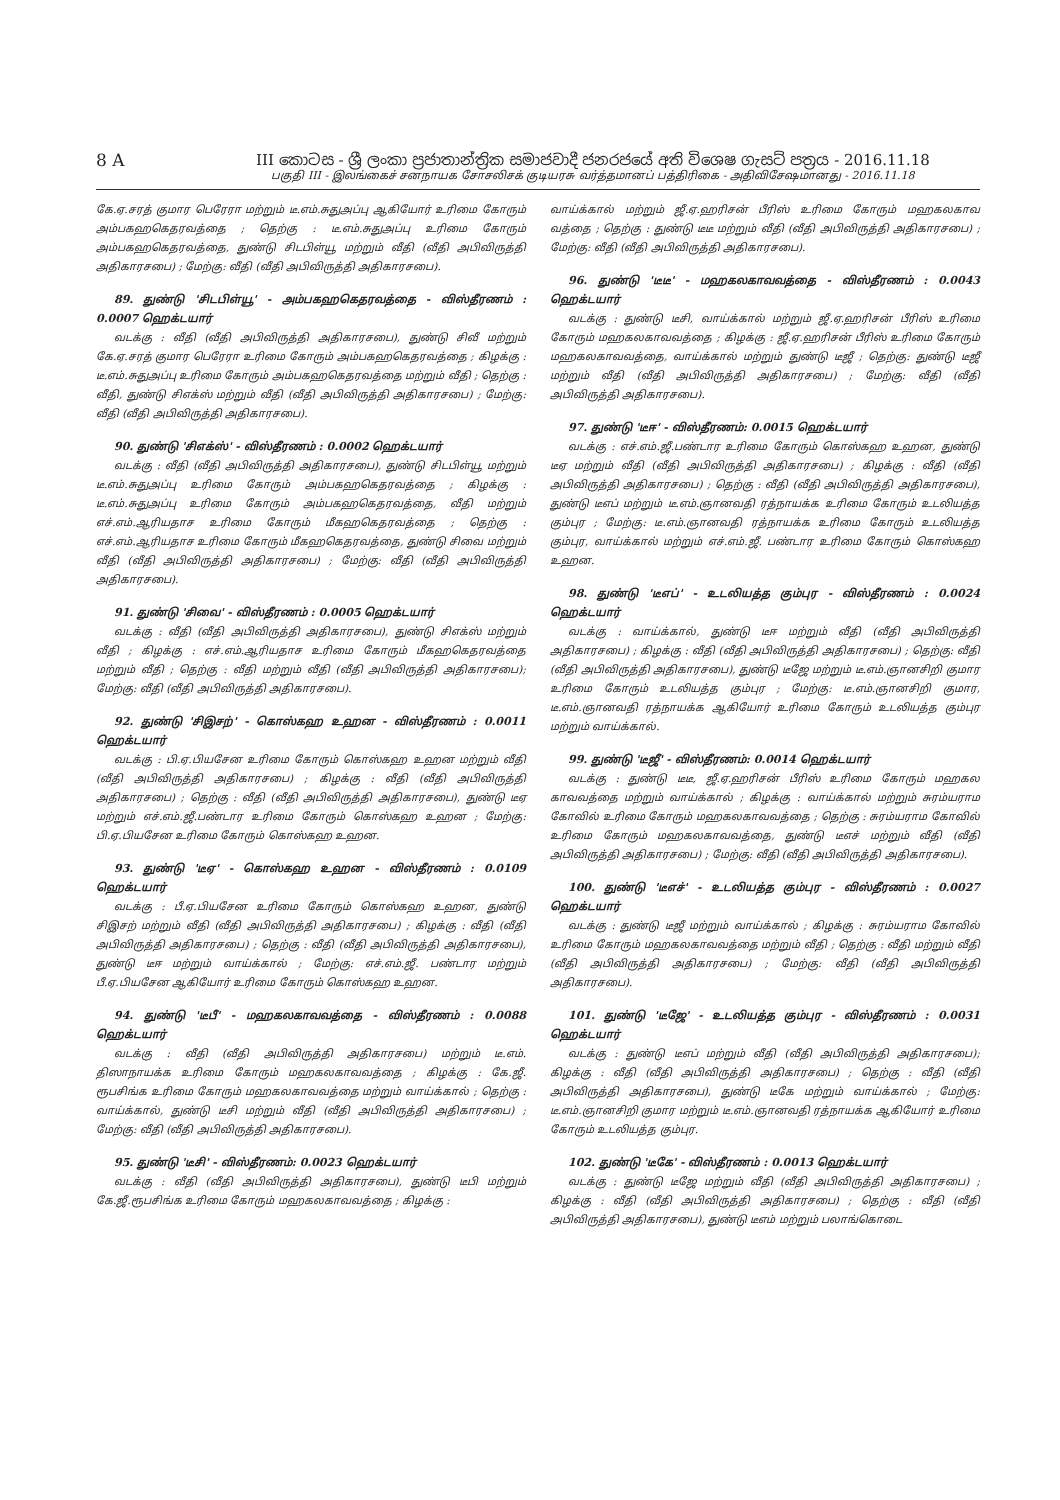8 A III කොටස - ශ්‍රී ලංකා ප්‍රජාතාන්ත්‍රික සමාජවාදී ජනරජයේ අති විශෙෂ ගැසට් පත්‍රය - 2016.11.18
பகுதி III - இலங்கைச் சனநாயக சோசலிசக் குடியரசு வர்த்தமானப் பத்திரிகை - அதிவிசேஷமானது - 2016.11.18
கே.ஏ.சரத் குமார பெரேரா மற்றும் டீ.எம்.சுதுஅப்பு ஆகியோர் உரிமை கோரும் அம்பகஹகெதரவத்தை ; தெற்கு : டீ.எம்.சுதுஅப்பு உரிமை கோரும் அம்பகஹகெதரவத்தை, துண்டு சிடபிள்யூ மற்றும் வீதி (வீதி அபிவிருத்தி அதிகாரசபை) ; மேற்கு: வீதி (வீதி அபிவிருத்தி அதிகாரசபை).
89. துண்டு 'சிடபிள்யூ' - அம்பகஹகெதரவத்தை - விஸ்தீரணம் : 0.0007 ஹெக்டயார்
வடக்கு : வீதி (வீதி அபிவிருத்தி அதிகாரசபை), துண்டு சிவீ மற்றும் கே.ஏ.சரத் குமார பெரேரா உரிமை கோரும் அம்பகஹகெதரவத்தை ; கிழக்கு : டீ.எம்.சுதுஅப்பு உரிமை கோரும் அம்பகஹகெதரவத்தை மற்றும் வீதி ; தெற்கு : வீதி, துண்டு சிஎக்ஸ் மற்றும் வீதி (வீதி அபிவிருத்தி அதிகாரசபை) ; மேற்கு: வீதி (வீதி அபிவிருத்தி அதிகாரசபை).
90. துண்டு 'சிஎக்ஸ்' - விஸ்தீரணம் : 0.0002 ஹெக்டயார்
வடக்கு : வீதி (வீதி அபிவிருத்தி அதிகாரசபை), துண்டு சிடபிள்யூ மற்றும் டீ.எம்.சுதுஅப்பு உரிமை கோரும் அம்பகஹகெதரவத்தை ; கிழக்கு : டீ.எம்.சுதுஅப்பு உரிமை கோரும் அம்பகஹகெதரவத்தை, வீதி மற்றும் எச்.எம்.ஆரியதாச உரிமை கோரும் மீகஹகெதரவத்தை ; தெற்கு : எச்.எம்.ஆரியதாச உரிமை கோரும் மீகஹகெதரவத்தை, துண்டு சிவை மற்றும் வீதி (வீதி அபிவிருத்தி அதிகாரசபை) ; மேற்கு: வீதி (வீதி அபிவிருத்தி அதிகாரசபை).
91. துண்டு 'சிவை' - விஸ்தீரணம் : 0.0005 ஹெக்டயார்
வடக்கு : வீதி (வீதி அபிவிருத்தி அதிகாரசபை), துண்டு சிஎக்ஸ் மற்றும் வீதி ; கிழக்கு : எச்.எம்.ஆரியதாச உரிமை கோரும் மீகஹகெதரவத்தை மற்றும் வீதி ; தெற்கு : வீதி மற்றும் வீதி (வீதி அபிவிருத்தி அதிகாரசபை); மேற்கு: வீதி (வீதி அபிவிருத்தி அதிகாரசபை).
92. துண்டு 'சிஇசற்' - கொஸ்கஹ உஹன - விஸ்தீரணம் : 0.0011 ஹெக்டயார்
வடக்கு : பி.ஏ.பியசேன உரிமை கோரும் கொஸ்கஹ உஹன மற்றும் வீதி (வீதி அபிவிருத்தி அதிகாரசபை) ; கிழக்கு : வீதி (வீதி அபிவிருத்தி அதிகாரசபை) ; தெற்கு : வீதி (வீதி அபிவிருத்தி அதிகாரசபை), துண்டு டீஏ மற்றும் எச்.எம்.ஜீ.பண்டார உரிமை கோரும் கொஸ்கஹ உஹன ; மேற்கு: பி.ஏ.பியசேன உரிமை கோரும் கொஸ்கஹ உஹன.
93. துண்டு 'டீஏ' - கொஸ்கஹ உஹன - விஸ்தீரணம் : 0.0109 ஹெக்டயார்
வடக்கு : பீ.ஏ.பியசேன உரிமை கோரும் கொஸ்கஹ உஹன, துண்டு சிஇசற் மற்றும் வீதி (வீதி அபிவிருத்தி அதிகாரசபை) ; கிழக்கு : வீதி (வீதி அபிவிருத்தி அதிகாரசபை) ; தெற்கு : வீதி (வீதி அபிவிருத்தி அதிகாரசபை), துண்டு டீஈ மற்றும் வாய்க்கால் ; மேற்கு: எச்.எம்.ஜீ. பண்டார மற்றும் பீ.ஏ.பியசேன ஆகியோர் உரிமை கோரும் கொஸ்கஹ உஹன.
94. துண்டு 'டீபீ' - மஹகலகாவவத்தை - விஸ்தீரணம் : 0.0088 ஹெக்டயார்
வடக்கு : வீதி (வீதி அபிவிருத்தி அதிகாரசபை) மற்றும் டீ.எம். திஸாநாயக்க உரிமை கோரும் மஹகலகாவவத்தை ; கிழக்கு : கே.ஜீ. ரூபசிங்க உரிமை கோரும் மஹகலகாவவத்தை மற்றும் வாய்க்கால் ; தெற்கு : வாய்க்கால், துண்டு டீசி மற்றும் வீதி (வீதி அபிவிருத்தி அதிகாரசபை) ; மேற்கு: வீதி (வீதி அபிவிருத்தி அதிகாரசபை).
95. துண்டு 'டீசி' - விஸ்தீரணம்: 0.0023 ஹெக்டயார்
வடக்கு : வீதி (வீதி அபிவிருத்தி அதிகாரசபை), துண்டு டீபி மற்றும் கே.ஜீ.ரூபசிங்க உரிமை கோரும் மஹகலகாவவத்தை ; கிழக்கு :
வாய்க்கால் மற்றும் ஜீ.ஏ.ஹரிசன் பீரிஸ் உரிமை கோரும் மஹகலகாவ வத்தை ; தெற்கு : துண்டு டீடீ மற்றும் வீதி (வீதி அபிவிருத்தி அதிகாரசபை) ; மேற்கு: வீதி (வீதி அபிவிருத்தி அதிகாரசபை).
96. துண்டு 'டீடீ' - மஹகலகாவவத்தை - விஸ்தீரணம் : 0.0043 ஹெக்டயார்
வடக்கு : துண்டு டீசி, வாய்க்கால் மற்றும் ஜீ.ஏ.ஹரிசன் பீரிஸ் உரிமை கோரும் மஹகலகாவவத்தை ; கிழக்கு : ஜீ.ஏ.ஹரிசன் பீரிஸ் உரிமை கோரும் மஹகலகாவவத்தை, வாய்க்கால் மற்றும் துண்டு டீஜீ ; தெற்கு: துண்டு டீஜீ மற்றும் வீதி (வீதி அபிவிருத்தி அதிகாரசபை) ; மேற்கு: வீதி (வீதி அபிவிருத்தி அதிகாரசபை).
97. துண்டு 'டீஈ' - விஸ்தீரணம்: 0.0015 ஹெக்டயார்
வடக்கு : எச்.எம்.ஜீ.பண்டார உரிமை கோரும் கொஸ்கஹ உஹன, துண்டு டீஏ மற்றும் வீதி (வீதி அபிவிருத்தி அதிகாரசபை) ; கிழக்கு : வீதி (வீதி அபிவிருத்தி அதிகாரசபை) ; தெற்கு : வீதி (வீதி அபிவிருத்தி அதிகாரசபை), துண்டு டீஎப் மற்றும் டீ.எம்.ஞானவதி ரத்நாயக்க உரிமை கோரும் உடலியத்த கும்புர ; மேற்கு: டீ.எம்.ஞானவதி ரத்நாயக்க உரிமை கோரும் உடலியத்த கும்புர, வாய்க்கால் மற்றும் எச்.எம்.ஜீ. பண்டார உரிமை கோரும் கொஸ்கஹ உஹன.
98. துண்டு 'டீஎப்' - உடலியத்த கும்புர - விஸ்தீரணம் : 0.0024 ஹெக்டயார்
வடக்கு : வாய்க்கால், துண்டு டீஈ மற்றும் வீதி (வீதி அபிவிருத்தி அதிகாரசபை) ; கிழக்கு : வீதி (வீதி அபிவிருத்தி அதிகாரசபை) ; தெற்கு: வீதி (வீதி அபிவிருத்தி அதிகாரசபை), துண்டு டீஜே மற்றும் டீ.எம்.ஞானசிறி குமார உரிமை கோரும் உடலியத்த கும்புர ; மேற்கு: டீ.எம்.ஞானசிறி குமார, டீ.எம்.ஞானவதி ரத்நாயக்க ஆகியோர் உரிமை கோரும் உடலியத்த கும்புர மற்றும் வாய்க்கால்.
99. துண்டு 'டீஜீ' - விஸ்தீரணம்: 0.0014 ஹெக்டயார்
வடக்கு : துண்டு டீடீ, ஜீ.ஏ.ஹரிசன் பீரிஸ் உரிமை கோரும் மஹகல காவவத்தை மற்றும் வாய்க்கால் ; கிழக்கு : வாய்க்கால் மற்றும் சுரம்யராம கோவில் உரிமை கோரும் மஹகலகாவவத்தை ; தெற்கு : சுரம்யராம கோவில் உரிமை கோரும் மஹகலகாவவத்தை, துண்டு டீஎச் மற்றும் வீதி (வீதி அபிவிருத்தி அதிகாரசபை) ; மேற்கு: வீதி (வீதி அபிவிருத்தி அதிகாரசபை).
100. துண்டு 'டீஎச்' - உடலியத்த கும்புர - விஸ்தீரணம் : 0.0027 ஹெக்டயார்
வடக்கு : துண்டு டீஜீ மற்றும் வாய்க்கால் ; கிழக்கு : சுரம்யராம கோவில் உரிமை கோரும் மஹகலகாவவத்தை மற்றும் வீதி ; தெற்கு : வீதி மற்றும் வீதி (வீதி அபிவிருத்தி அதிகாரசபை) ; மேற்கு: வீதி (வீதி அபிவிருத்தி அதிகாரசபை).
101. துண்டு 'டீஜே' - உடலியத்த கும்புர - விஸ்தீரணம் : 0.0031 ஹெக்டயார்
வடக்கு : துண்டு டீஎப் மற்றும் வீதி (வீதி அபிவிருத்தி அதிகாரசபை); கிழக்கு : வீதி (வீதி அபிவிருத்தி அதிகாரசபை) ; தெற்கு : வீதி (வீதி அபிவிருத்தி அதிகாரசபை), துண்டு டீகே மற்றும் வாய்க்கால் ; மேற்கு: டீ.எம்.ஞானசிறி குமார மற்றும் டீ.எம்.ஞானவதி ரத்நாயக்க ஆகியோர் உரிமை கோரும் உடலியத்த கும்புர.
102. துண்டு 'டீகே' - விஸ்தீரணம் : 0.0013 ஹெக்டயார்
வடக்கு : துண்டு டீஜே மற்றும் வீதி (வீதி அபிவிருத்தி அதிகாரசபை) ; கிழக்கு : வீதி (வீதி அபிவிருத்தி அதிகாரசபை) ; தெற்கு : வீதி (வீதி அபிவிருத்தி அதிகாரசபை), துண்டு டீஎம் மற்றும் பலாங்கொடை